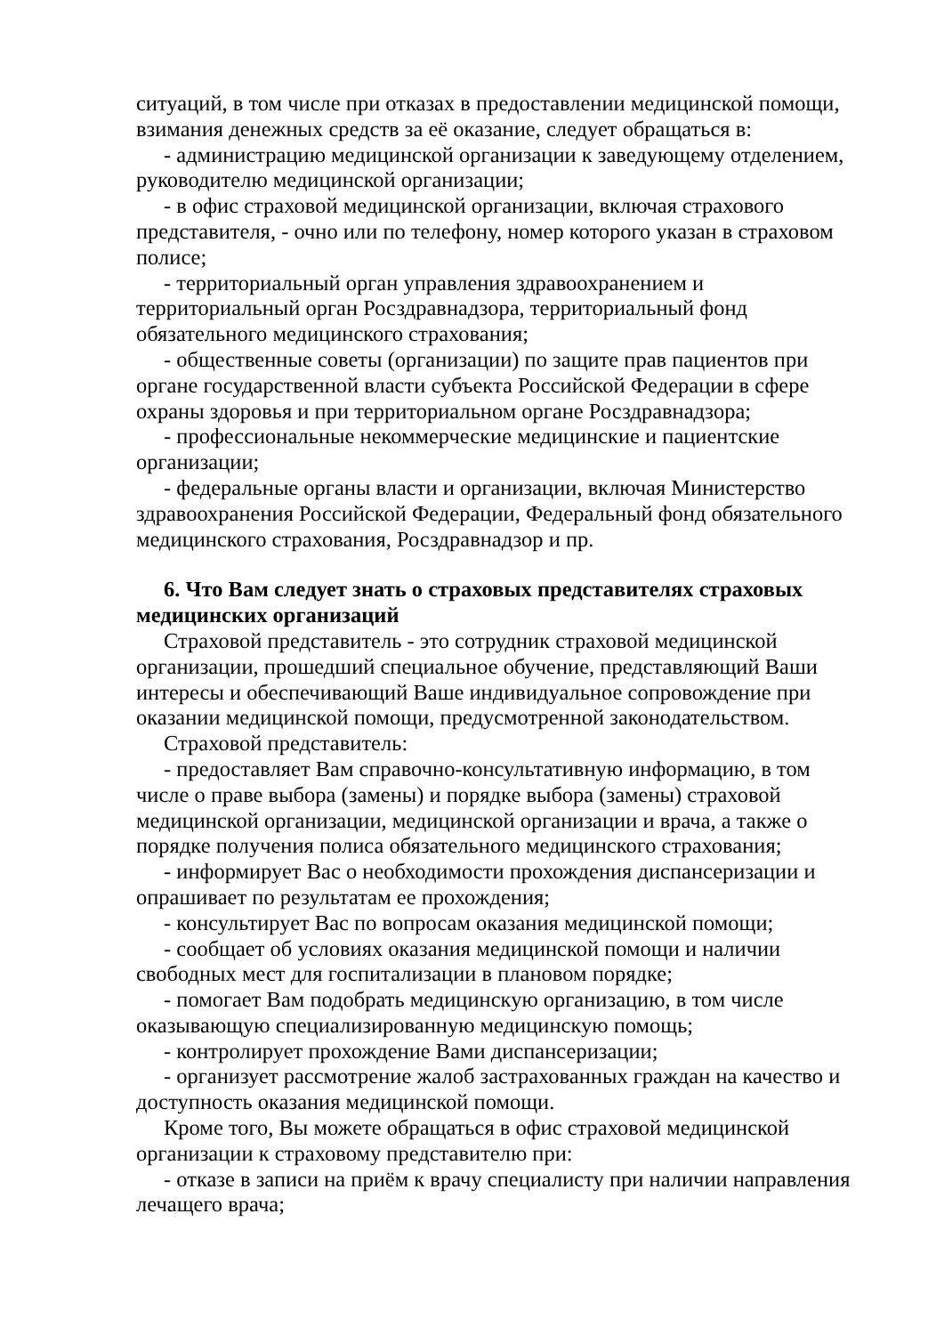ситуаций, в том числе при отказах в предоставлении медицинской помощи, взимания денежных средств за её оказание, следует обращаться в:
- администрацию медицинской организации к заведующему отделением, руководителю медицинской организации;
- в офис страховой медицинской организации, включая страхового представителя, - очно или по телефону, номер которого указан в страховом полисе;
- территориальный орган управления здравоохранением и территориальный орган Росздравнадзора, территориальный фонд обязательного медицинского страхования;
- общественные советы (организации) по защите прав пациентов при органе государственной власти субъекта Российской Федерации в сфере охраны здоровья и при территориальном органе Росздравнадзора;
- профессиональные некоммерческие медицинские и пациентские организации;
- федеральные органы власти и организации, включая Министерство здравоохранения Российской Федерации, Федеральный фонд обязательного медицинского страхования, Росздравнадзор и пр.
6. Что Вам следует знать о страховых представителях страховых медицинских организаций
Страховой представитель - это сотрудник страховой медицинской организации, прошедший специальное обучение, представляющий Ваши интересы и обеспечивающий Ваше индивидуальное сопровождение при оказании медицинской помощи, предусмотренной законодательством.
Страховой представитель:
- предоставляет Вам справочно-консультативную информацию, в том числе о праве выбора (замены) и порядке выбора (замены) страховой медицинской организации, медицинской организации и врача, а также о порядке получения полиса обязательного медицинского страхования;
- информирует Вас о необходимости прохождения диспансеризации и опрашивает по результатам ее прохождения;
- консультирует Вас по вопросам оказания медицинской помощи;
- сообщает об условиях оказания медицинской помощи и наличии свободных мест для госпитализации в плановом порядке;
- помогает Вам подобрать медицинскую организацию, в том числе оказывающую специализированную медицинскую помощь;
- контролирует прохождение Вами диспансеризации;
- организует рассмотрение жалоб застрахованных граждан на качество и доступность оказания медицинской помощи.
Кроме того, Вы можете обращаться в офис страховой медицинской организации к страховому представителю при:
- отказе в записи на приём к врачу специалисту при наличии направления лечащего врача;